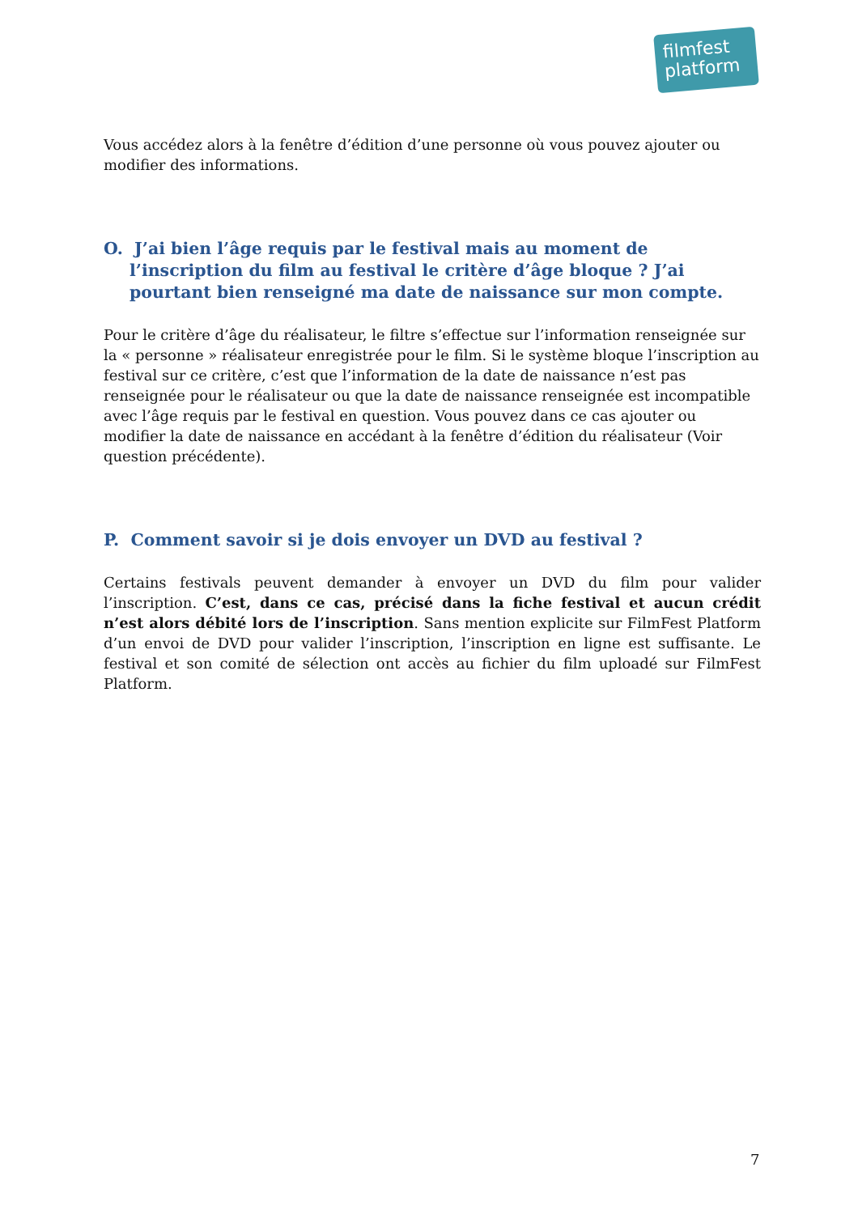filmfest
platform
Vous accédez alors à la fenêtre d’édition d’une personne où vous pouvez ajouter ou modifier des informations.
O. J’ai bien l’âge requis par le festival mais au moment de l’inscription du film au festival le critère d’âge bloque ? J’ai pourtant bien renseigné ma date de naissance sur mon compte.
Pour le critère d’âge du réalisateur, le filtre s’effectue sur l’information renseignée sur la « personne » réalisateur enregistrée pour le film. Si le système bloque l’inscription au festival sur ce critère, c’est que l’information de la date de naissance n’est pas renseignée pour le réalisateur ou que la date de naissance renseignée est incompatible avec l’âge requis par le festival en question. Vous pouvez dans ce cas ajouter ou modifier la date de naissance en accédant à la fenêtre d’édition du réalisateur (Voir question précédente).
P. Comment savoir si je dois envoyer un DVD au festival ?
Certains festivals peuvent demander à envoyer un DVD du film pour valider l’inscription. C’est, dans ce cas, précisé dans la fiche festival et aucun crédit n’est alors débité lors de l’inscription. Sans mention explicite sur FilmFest Platform d’un envoi de DVD pour valider l’inscription, l’inscription en ligne est suffisante. Le festival et son comité de sélection ont accès au fichier du film uploadé sur FilmFest Platform.
7